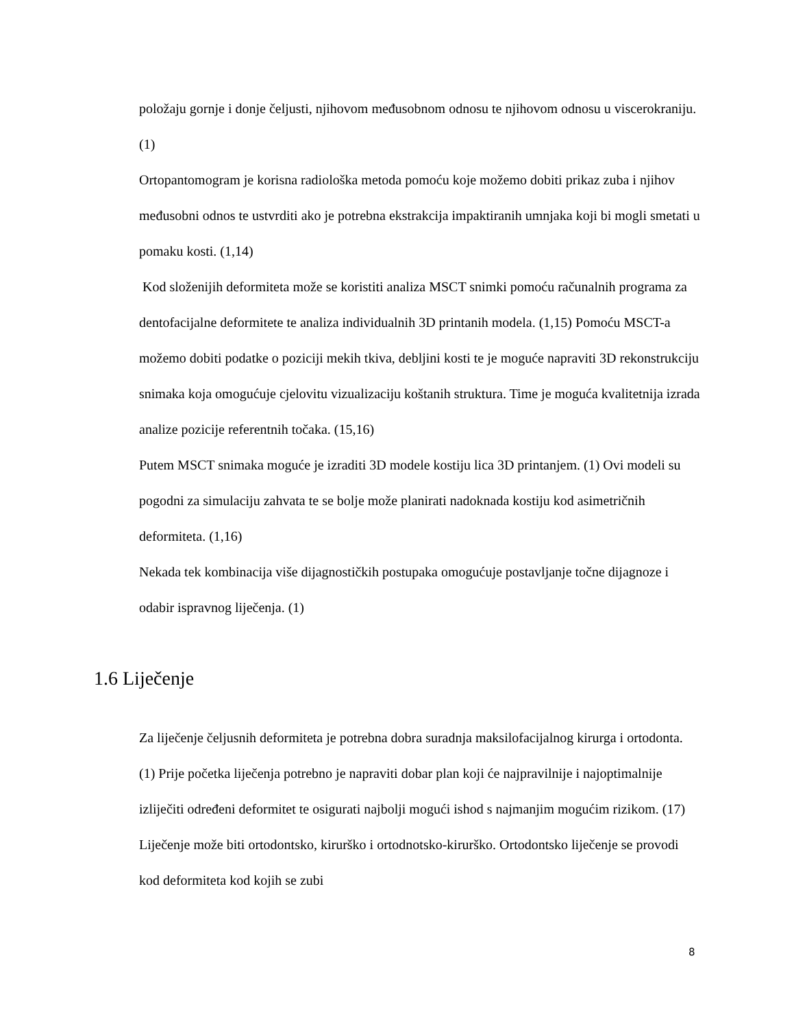položaju gornje i donje čeljusti, njihovom međusobnom odnosu te njihovom odnosu u viscerokraniju. (1)
Ortopantomogram je korisna radiološka metoda pomoću koje možemo dobiti prikaz zuba i njihov međusobni odnos te ustvrditi ako je potrebna ekstrakcija impaktiranih umnjaka koji bi mogli smetati u pomaku kosti. (1,14)
Kod složenijih deformiteta može se koristiti analiza MSCT snimki pomoću računalnih programa za dentofacijalne deformitete te analiza individualnih 3D printanih modela. (1,15) Pomoću MSCT-a možemo dobiti podatke o poziciji mekih tkiva, debljini kosti te je moguće napraviti 3D rekonstrukciju snimaka koja omogućuje cjelovitu vizualizaciju koštanih struktura. Time je moguća kvalitetnija izrada analize pozicije referentnih točaka. (15,16)
Putem MSCT snimaka moguće je izraditi 3D modele kostiju lica 3D printanjem. (1) Ovi modeli su pogodni za simulaciju zahvata te se bolje može planirati nadoknada kostiju kod asimetričnih deformiteta. (1,16)
Nekada tek kombinacija više dijagnostičkih postupaka omogućuje postavljanje točne dijagnoze i odabir ispravnog liječenja. (1)
1.6 Liječenje
Za liječenje čeljusnih deformiteta je potrebna dobra suradnja maksilofacijalnog kirurga i ortodonta. (1) Prije početka liječenja potrebno je napraviti dobar plan koji će najpravilnije i najoptimalnije izliječiti određeni deformitet te osigurati najbolji mogući ishod s najmanjim mogućim rizikom. (17) Liječenje može biti ortodontsko, kirurško i ortodnotsko-kirurško. Ortodontsko liječenje se provodi kod deformiteta kod kojih se zubi
8